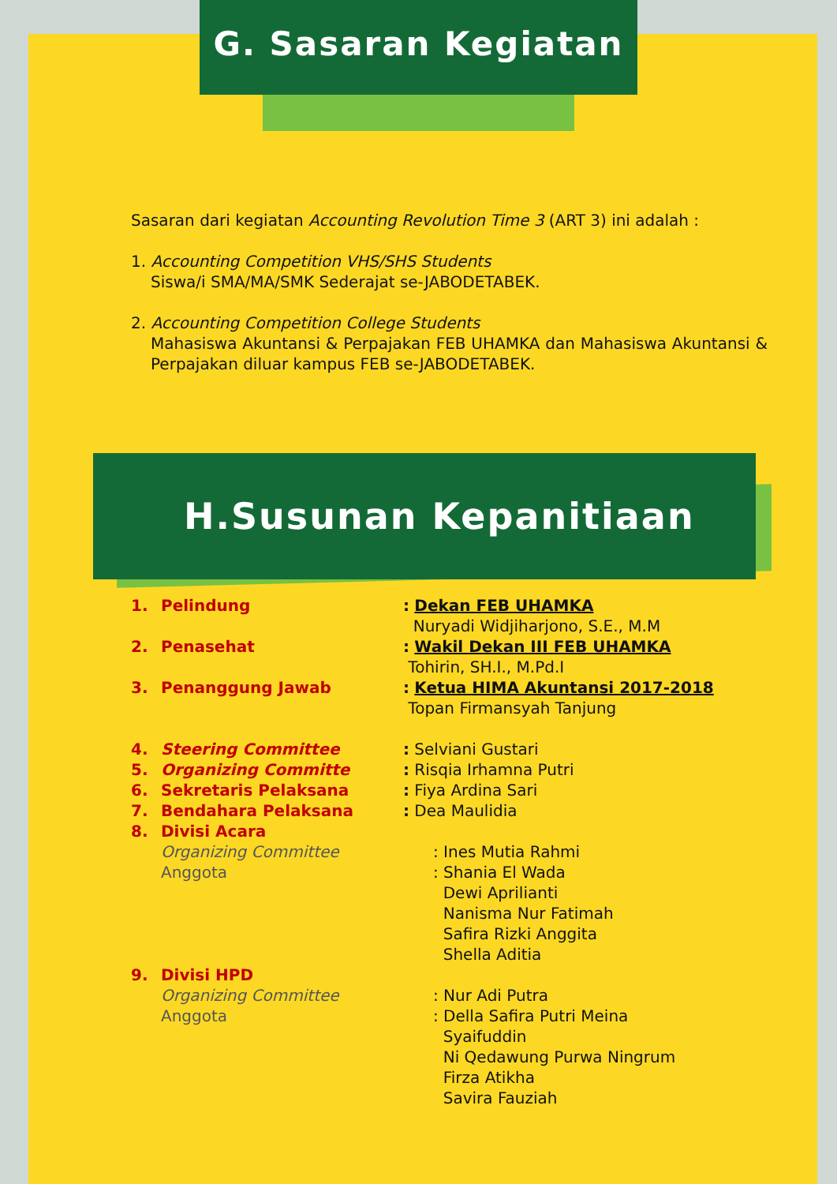G. Sasaran Kegiatan
Sasaran dari kegiatan Accounting Revolution Time 3 (ART 3) ini adalah :
1. Accounting Competition VHS/SHS Students
Siswa/i SMA/MA/SMK Sederajat se-JABODETABEK.
2. Accounting Competition College Students
Mahasiswa Akuntansi & Perpajakan FEB UHAMKA dan Mahasiswa Akuntansi & Perpajakan diluar kampus FEB se-JABODETABEK.
H.Susunan Kepanitiaan
1. Pelindung : Dekan FEB UHAMKA
Nuryadi Widjiharjono, S.E., M.M
2. Penasehat : Wakil Dekan III FEB UHAMKA
Tohirin, SH.I., M.Pd.I
3. Penanggung Jawab : Ketua HIMA Akuntansi 2017-2018
Topan Firmansyah Tanjung
4. Steering Committee : Selviani Gustari
5. Organizing Committe : Risqia Irhamna Putri
6. Sekretaris Pelaksana : Fiya Ardina Sari
7. Bendahara Pelaksana : Dea Maulidia
8. Divisi Acara
Organizing Committee : Ines Mutia Rahmi
Anggota : Shania El Wada
Dewi Aprilianti
Nanisma Nur Fatimah
Safira Rizki Anggita
Shella Aditia
9. Divisi HPD
Organizing Committee : Nur Adi Putra
Anggota : Della Safira Putri Meina
Syaifuddin
Ni Qedawung Purwa Ningrum
Firza Atikha
Savira Fauziah